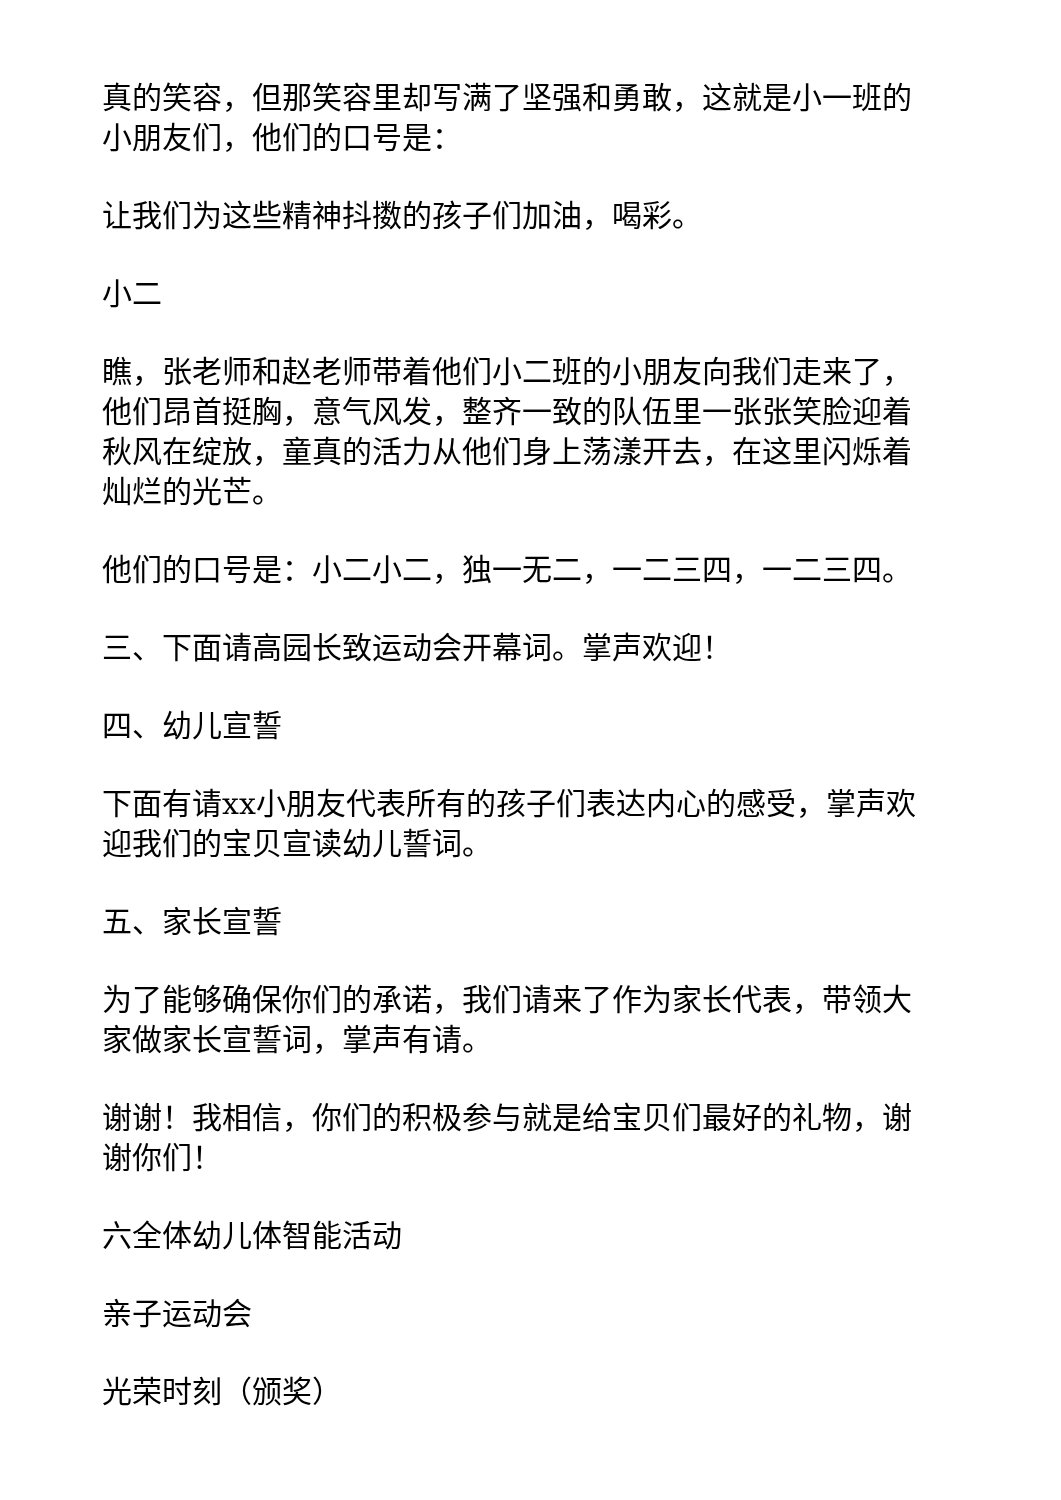真的笑容，但那笑容里却写满了坚强和勇敢，这就是小一班的小朋友们，他们的口号是：
让我们为这些精神抖擞的孩子们加油，喝彩。
小二
瞧，张老师和赵老师带着他们小二班的小朋友向我们走来了，他们昂首挺胸，意气风发，整齐一致的队伍里一张张笑脸迎着秋风在绽放，童真的活力从他们身上荡漾开去，在这里闪烁着灿烂的光芒。
他们的口号是：小二小二，独一无二，一二三四，一二三四。
三、下面请高园长致运动会开幕词。掌声欢迎！
四、幼儿宣誓
下面有请xx小朋友代表所有的孩子们表达内心的感受，掌声欢迎我们的宝贝宣读幼儿誓词。
五、家长宣誓
为了能够确保你们的承诺，我们请来了作为家长代表，带领大家做家长宣誓词，掌声有请。
谢谢！我相信，你们的积极参与就是给宝贝们最好的礼物，谢谢你们！
六全体幼儿体智能活动
亲子运动会
光荣时刻（颁奖）